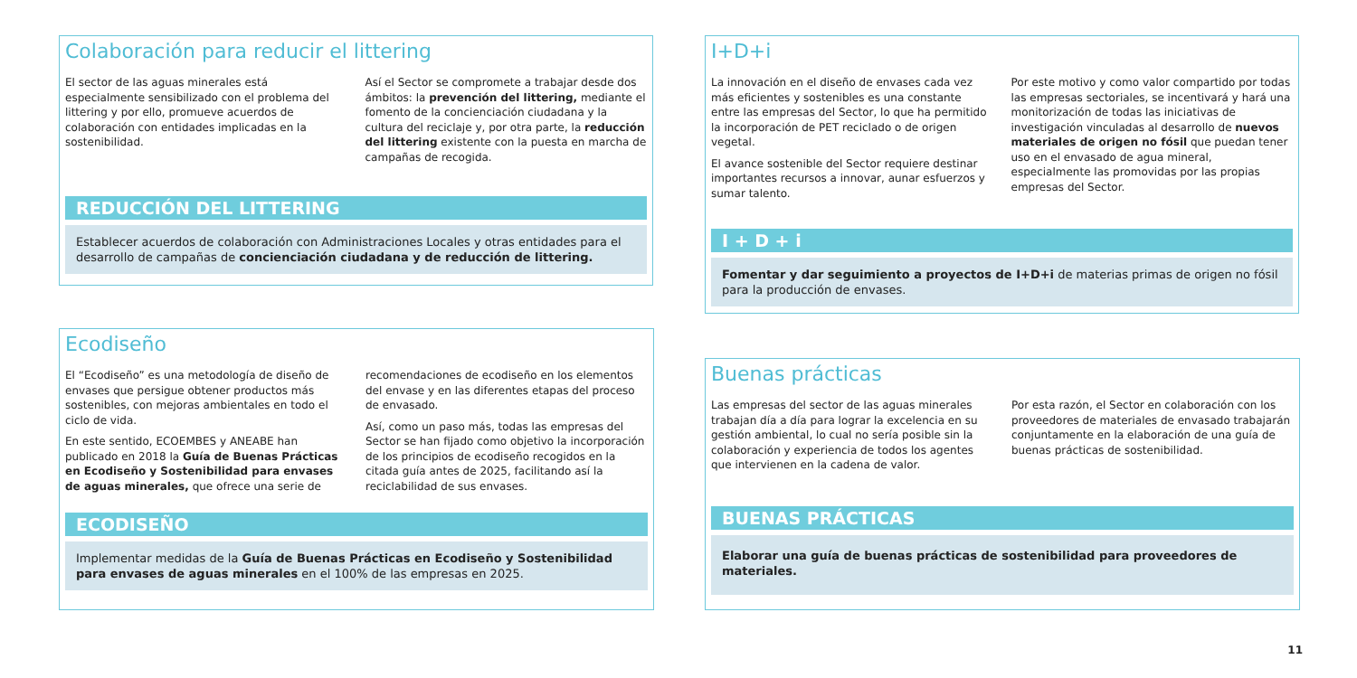Colaboración para reducir el littering
El sector de las aguas minerales está especialmente sensibilizado con el problema del littering y por ello, promueve acuerdos de colaboración con entidades implicadas en la sostenibilidad.
Así el Sector se compromete a trabajar desde dos ámbitos: la prevención del littering, mediante el fomento de la concienciación ciudadana y la cultura del reciclaje y, por otra parte, la reducción del littering existente con la puesta en marcha de campañas de recogida.
REDUCCIÓN DEL LITTERING
Establecer acuerdos de colaboración con Administraciones Locales y otras entidades para el desarrollo de campañas de concienciación ciudadana y de reducción de littering.
I+D+i
La innovación en el diseño de envases cada vez más eficientes y sostenibles es una constante entre las empresas del Sector, lo que ha permitido la incorporación de PET reciclado o de origen vegetal.
El avance sostenible del Sector requiere destinar importantes recursos a innovar, aunar esfuerzos y sumar talento.
Por este motivo y como valor compartido por todas las empresas sectoriales, se incentivará y hará una monitorización de todas las iniciativas de investigación vinculadas al desarrollo de nuevos materiales de origen no fósil que puedan tener uso en el envasado de agua mineral, especialmente las promovidas por las propias empresas del Sector.
I + D + i
Fomentar y dar seguimiento a proyectos de I+D+i de materias primas de origen no fósil para la producción de envases.
Ecodiseño
El “Ecodiseño” es una metodología de diseño de envases que persigue obtener productos más sostenibles, con mejoras ambientales en todo el ciclo de vida.
En este sentido, ECOEMBES y ANEABE han publicado en 2018 la Guía de Buenas Prácticas en Ecodiseño y Sostenibilidad para envases de aguas minerales, que ofrece una serie de
recomendaciones de ecodiseño en los elementos del envase y en las diferentes etapas del proceso de envasado.
Así, como un paso más, todas las empresas del Sector se han fijado como objetivo la incorporación de los principios de ecodiseño recogidos en la citada guía antes de 2025, facilitando así la reciclabilidad de sus envases.
ECODISEÑO
Implementar medidas de la Guía de Buenas Prácticas en Ecodiseño y Sostenibilidad para envases de aguas minerales en el 100% de las empresas en 2025.
Buenas prácticas
Las empresas del sector de las aguas minerales trabajan día a día para lograr la excelencia en su gestión ambiental, lo cual no sería posible sin la colaboración y experiencia de todos los agentes que intervienen en la cadena de valor.
Por esta razón, el Sector en colaboración con los proveedores de materiales de envasado trabajarán conjuntamente en la elaboración de una guía de buenas prácticas de sostenibilidad.
BUENAS PRÁCTICAS
Elaborar una guía de buenas prácticas de sostenibilidad para proveedores de materiales.
11